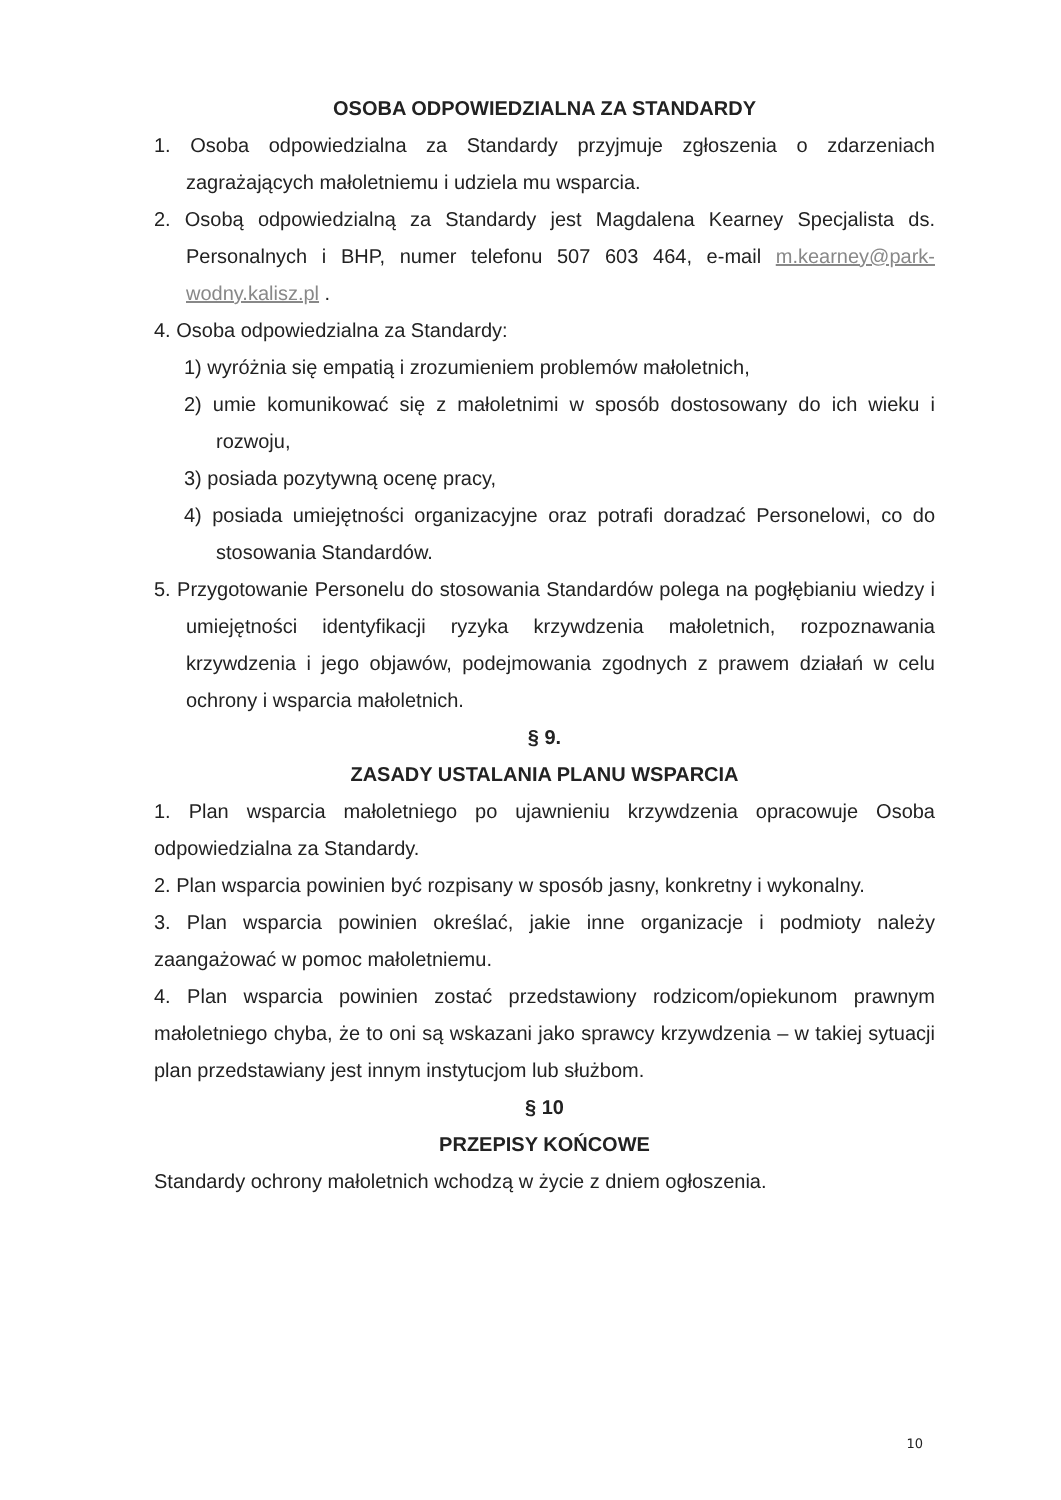OSOBA ODPOWIEDZIALNA ZA STANDARDY
1. Osoba odpowiedzialna za Standardy przyjmuje zgłoszenia o zdarzeniach zagrażających małoletniemu i udziela mu wsparcia.
2. Osobą odpowiedzialną za Standardy jest Magdalena Kearney Specjalista ds. Personalnych i BHP, numer telefonu 507 603 464, e-mail m.kearney@park-wodny.kalisz.pl .
4. Osoba odpowiedzialna za Standardy:
1) wyróżnia się empatią i zrozumieniem problemów małoletnich,
2) umie komunikować się z małoletnimi w sposób dostosowany do ich wieku i rozwoju,
3) posiada pozytywną ocenę pracy,
4) posiada umiejętności organizacyjne oraz potrafi doradzać Personelowi, co do stosowania Standardów.
5. Przygotowanie Personelu do stosowania Standardów polega na pogłębianiu wiedzy i umiejętności identyfikacji ryzyka krzywdzenia małoletnich, rozpoznawania krzywdzenia i jego objawów, podejmowania zgodnych z prawem działań w celu ochrony i wsparcia małoletnich.
§ 9.
ZASADY USTALANIA PLANU WSPARCIA
1. Plan wsparcia małoletniego po ujawnieniu krzywdzenia opracowuje Osoba odpowiedzialna za Standardy.
2. Plan wsparcia powinien być rozpisany w sposób jasny, konkretny i wykonalny.
3. Plan wsparcia powinien określać, jakie inne organizacje i podmioty należy zaangażować w pomoc małoletniemu.
4. Plan wsparcia powinien zostać przedstawiony rodzicom/opiekunom prawnym małoletniego chyba, że to oni są wskazani jako sprawcy krzywdzenia – w takiej sytuacji plan przedstawiany jest innym instytucjom lub służbom.
§ 10
PRZEPISY KOŃCOWE
Standardy ochrony małoletnich wchodzą w życie z dniem ogłoszenia.
10